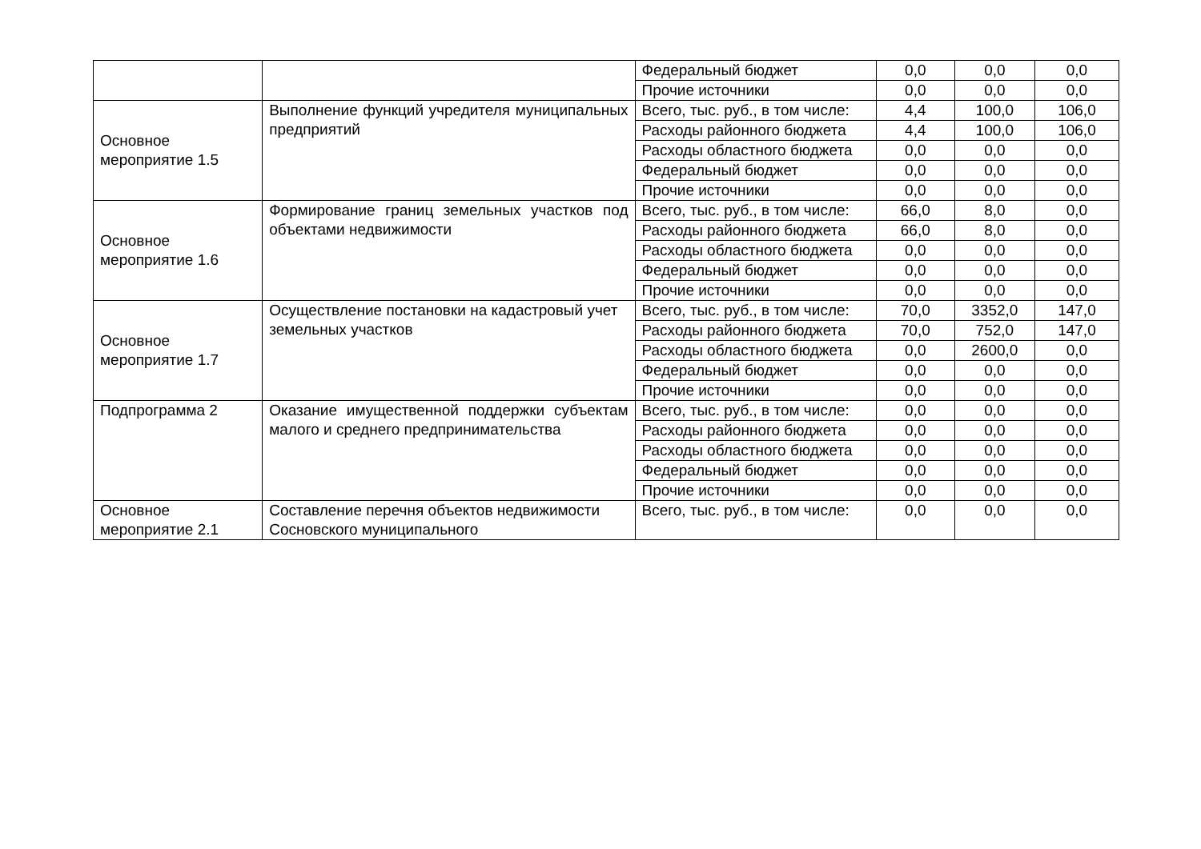| | | Федеральный бюджет | 0,0 | 0,0 | 0,0 |
| | | Прочие источники | 0,0 | 0,0 | 0,0 |
| Основное мероприятие 1.5 | Выполнение функций учредителя муниципальных предприятий | Всего, тыс. руб., в том числе: | 4,4 | 100,0 | 106,0 |
| | | Расходы районного бюджета | 4,4 | 100,0 | 106,0 |
| | | Расходы областного бюджета | 0,0 | 0,0 | 0,0 |
| | | Федеральный бюджет | 0,0 | 0,0 | 0,0 |
| | | Прочие источники | 0,0 | 0,0 | 0,0 |
| Основное мероприятие 1.6 | Формирование границ земельных участков под объектами недвижимости | Всего, тыс. руб., в том числе: | 66,0 | 8,0 | 0,0 |
| | | Расходы районного бюджета | 66,0 | 8,0 | 0,0 |
| | | Расходы областного бюджета | 0,0 | 0,0 | 0,0 |
| | | Федеральный бюджет | 0,0 | 0,0 | 0,0 |
| | | Прочие источники | 0,0 | 0,0 | 0,0 |
| Основное мероприятие 1.7 | Осуществление постановки на кадастровый учет земельных участков | Всего, тыс. руб., в том числе: | 70,0 | 3352,0 | 147,0 |
| | | Расходы районного бюджета | 70,0 | 752,0 | 147,0 |
| | | Расходы областного бюджета | 0,0 | 2600,0 | 0,0 |
| | | Федеральный бюджет | 0,0 | 0,0 | 0,0 |
| | | Прочие источники | 0,0 | 0,0 | 0,0 |
| Подпрограмма 2 | Оказание имущественной поддержки субъектам малого и среднего предпринимательства | Всего, тыс. руб., в том числе: | 0,0 | 0,0 | 0,0 |
| | | Расходы районного бюджета | 0,0 | 0,0 | 0,0 |
| | | Расходы областного бюджета | 0,0 | 0,0 | 0,0 |
| | | Федеральный бюджет | 0,0 | 0,0 | 0,0 |
| | | Прочие источники | 0,0 | 0,0 | 0,0 |
| Основное мероприятие 2.1 | Составление перечня объектов недвижимости Сосновского муниципального | Всего, тыс. руб., в том числе: | 0,0 | 0,0 | 0,0 |